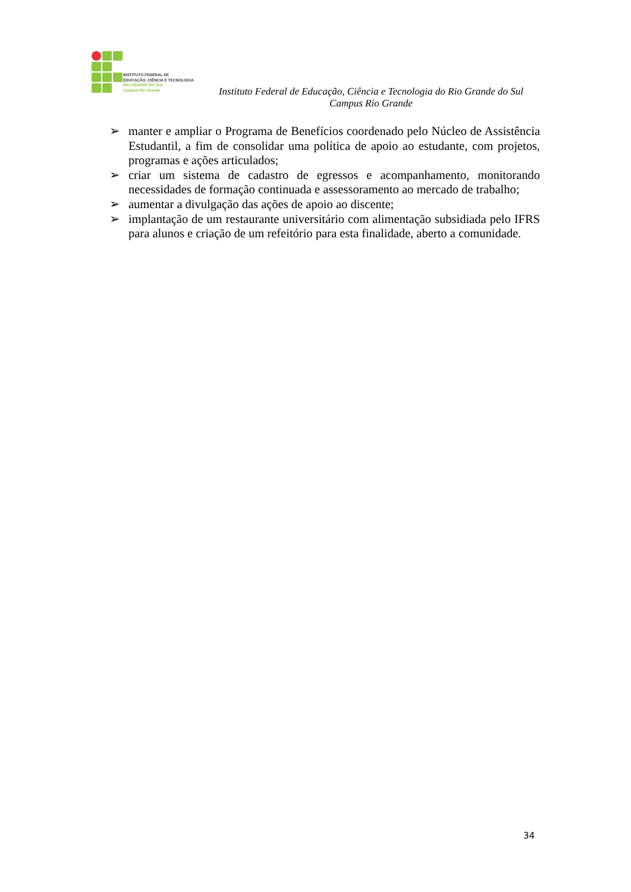INSTITUTO FEDERAL DE
EDUCAÇÃO, CIÊNCIA E TECNOLOGIA
RIO GRANDE DO SUL
Campus Rio Grande
Instituto Federal de Educação, Ciência e Tecnologia do Rio Grande do Sul
Campus Rio Grande
➢ manter e ampliar o Programa de Benefícios coordenado pelo Núcleo de Assistência Estudantil, a fim de consolidar uma política de apoio ao estudante, com projetos, programas e ações articulados;
➢ criar um sistema de cadastro de egressos e acompanhamento, monitorando necessidades de formação continuada e assessoramento ao mercado de trabalho;
➢ aumentar a divulgação das ações de apoio ao discente;
➢ implantação de um restaurante universitário com alimentação subsidiada pelo IFRS para alunos e criação de um refeitório para esta finalidade, aberto a comunidade.
34